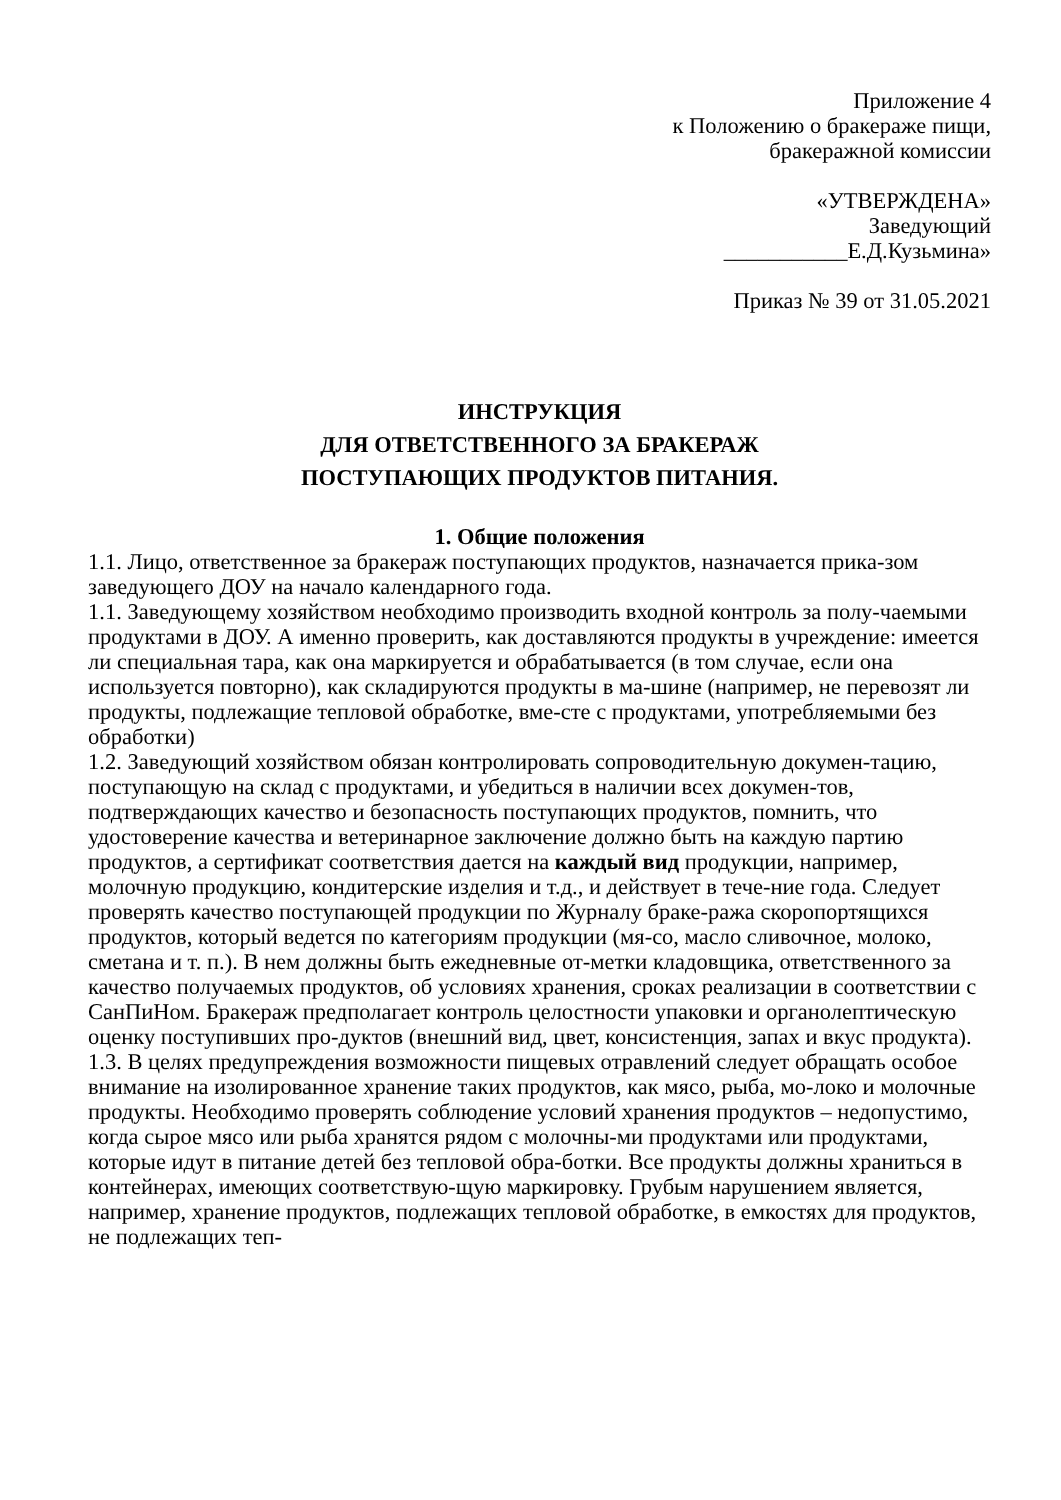Приложение 4
к Положению о бракераже пищи,
бракеражной комиссии
«УТВЕРЖДЕНА»
Заведующий
___________Е.Д.Кузьмина»
Приказ № 39 от 31.05.2021
ИНСТРУКЦИЯ
ДЛЯ ОТВЕТСТВЕННОГО ЗА БРАКЕРАЖ
ПОСТУПАЮЩИХ ПРОДУКТОВ ПИТАНИЯ.
1. Общие положения
1.1. Лицо, ответственное за бракераж поступающих продуктов, назначается прика-зом заведующего ДОУ на начало календарного года.
1.1. Заведующему хозяйством необходимо производить входной контроль за полу-чаемыми продуктами в ДОУ. А именно проверить, как доставляются продукты в учреждение: имеется ли специальная тара, как она маркируется и обрабатывается (в том случае, если она используется повторно), как складируются продукты в ма-шине (например, не перевозят ли продукты, подлежащие тепловой обработке, вме-сте с продуктами, употребляемыми без обработки)
1.2. Заведующий хозяйством обязан контролировать сопроводительную докумен-тацию, поступающую на склад с продуктами, и убедиться в наличии всех докумен-тов, подтверждающих качество и безопасность поступающих продуктов, помнить, что удостоверение качества и ветеринарное заключение должно быть на каждую партию продуктов, а сертификат соответствия дается на каждый вид продукции, например, молочную продукцию, кондитерские изделия и т.д., и действует в тече-ние года. Следует проверять качество поступающей продукции по Журналу браке-ража скоропортящихся продуктов, который ведется по категориям продукции (мя-со, масло сливочное, молоко, сметана и т. п.). В нем должны быть ежедневные от-метки кладовщика, ответственного за качество получаемых продуктов, об условиях хранения, сроках реализации в соответствии с СанПиНом. Бракераж предполагает контроль целостности упаковки и органолептическую оценку поступивших про-дуктов (внешний вид, цвет, консистенция, запах и вкус продукта).
1.3. В целях предупреждения возможности пищевых отравлений следует обращать особое внимание на изолированное хранение таких продуктов, как мясо, рыба, мо-локо и молочные продукты. Необходимо проверять соблюдение условий хранения продуктов – недопустимо, когда сырое мясо или рыба хранятся рядом с молочны-ми продуктами или продуктами, которые идут в питание детей без тепловой обра-ботки. Все продукты должны храниться в контейнерах, имеющих соответствую-щую маркировку. Грубым нарушением является, например, хранение продуктов, подлежащих тепловой обработке, в емкостях для продуктов, не подлежащих теп-